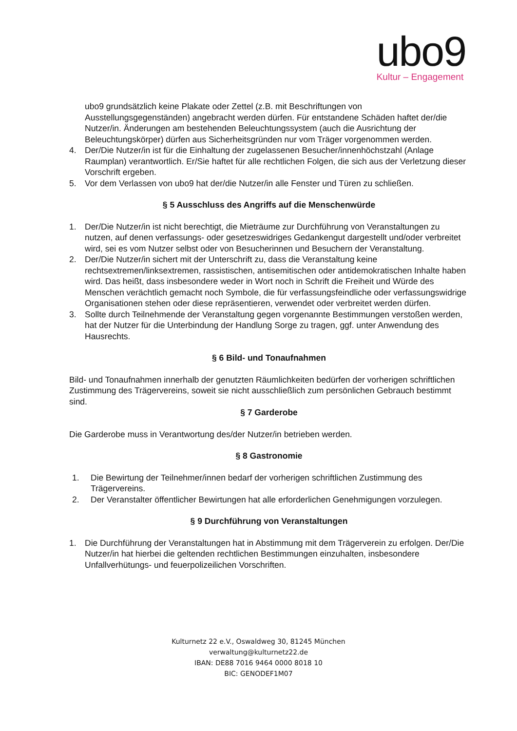ubo9
Kultur – Engagement
ubo9 grundsätzlich keine Plakate oder Zettel (z.B. mit Beschriftungen von Ausstellungsgegenständen) angebracht werden dürfen. Für entstandene Schäden haftet der/die Nutzer/in. Änderungen am bestehenden Beleuchtungssystem (auch die Ausrichtung der Beleuchtungskörper) dürfen aus Sicherheitsgründen nur vom Träger vorgenommen werden.
4. Der/Die Nutzer/in ist für die Einhaltung der zugelassenen Besucher/innenhöchstzahl (Anlage Raumplan) verantwortlich. Er/Sie haftet für alle rechtlichen Folgen, die sich aus der Verletzung dieser Vorschrift ergeben.
5. Vor dem Verlassen von ubo9 hat der/die Nutzer/in alle Fenster und Türen zu schließen.
§ 5 Ausschluss des Angriffs auf die Menschenwürde
1. Der/Die Nutzer/in ist nicht berechtigt, die Mieträume zur Durchführung von Veranstaltungen zu nutzen, auf denen verfassungs- oder gesetzeswidriges Gedankengut dargestellt und/oder verbreitet wird, sei es vom Nutzer selbst oder von Besucherinnen und Besuchern der Veranstaltung.
2. Der/Die Nutzer/in sichert mit der Unterschrift zu, dass die Veranstaltung keine rechtsextremen/linksextremen, rassistischen, antisemitischen oder antidemokratischen Inhalte haben wird. Das heißt, dass insbesondere weder in Wort noch in Schrift die Freiheit und Würde des Menschen verächtlich gemacht noch Symbole, die für verfassungsfeindliche oder verfassungswidrige Organisationen stehen oder diese repräsentieren, verwendet oder verbreitet werden dürfen.
3. Sollte durch Teilnehmende der Veranstaltung gegen vorgenannte Bestimmungen verstoßen werden, hat der Nutzer für die Unterbindung der Handlung Sorge zu tragen, ggf. unter Anwendung des Hausrechts.
§ 6 Bild- und Tonaufnahmen
Bild- und Tonaufnahmen innerhalb der genutzten Räumlichkeiten bedürfen der vorherigen schriftlichen Zustimmung des Trägervereins, soweit sie nicht ausschließlich zum persönlichen Gebrauch bestimmt sind.
§ 7 Garderobe
Die Garderobe muss in Verantwortung des/der Nutzer/in betrieben werden.
§ 8 Gastronomie
1. Die Bewirtung der Teilnehmer/innen bedarf der vorherigen schriftlichen Zustimmung des Trägervereins.
2. Der Veranstalter öffentlicher Bewirtungen hat alle erforderlichen Genehmigungen vorzulegen.
§ 9 Durchführung von Veranstaltungen
1. Die Durchführung der Veranstaltungen hat in Abstimmung mit dem Trägerverein zu erfolgen. Der/Die Nutzer/in hat hierbei die geltenden rechtlichen Bestimmungen einzuhalten, insbesondere Unfallverhütungs- und feuerpolizeilichen Vorschriften.
Kulturnetz 22 e.V., Oswaldweg 30, 81245 München
verwaltung@kulturnetz22.de
IBAN: DE88 7016 9464 0000 8018 10
BIC: GENODEF1M07